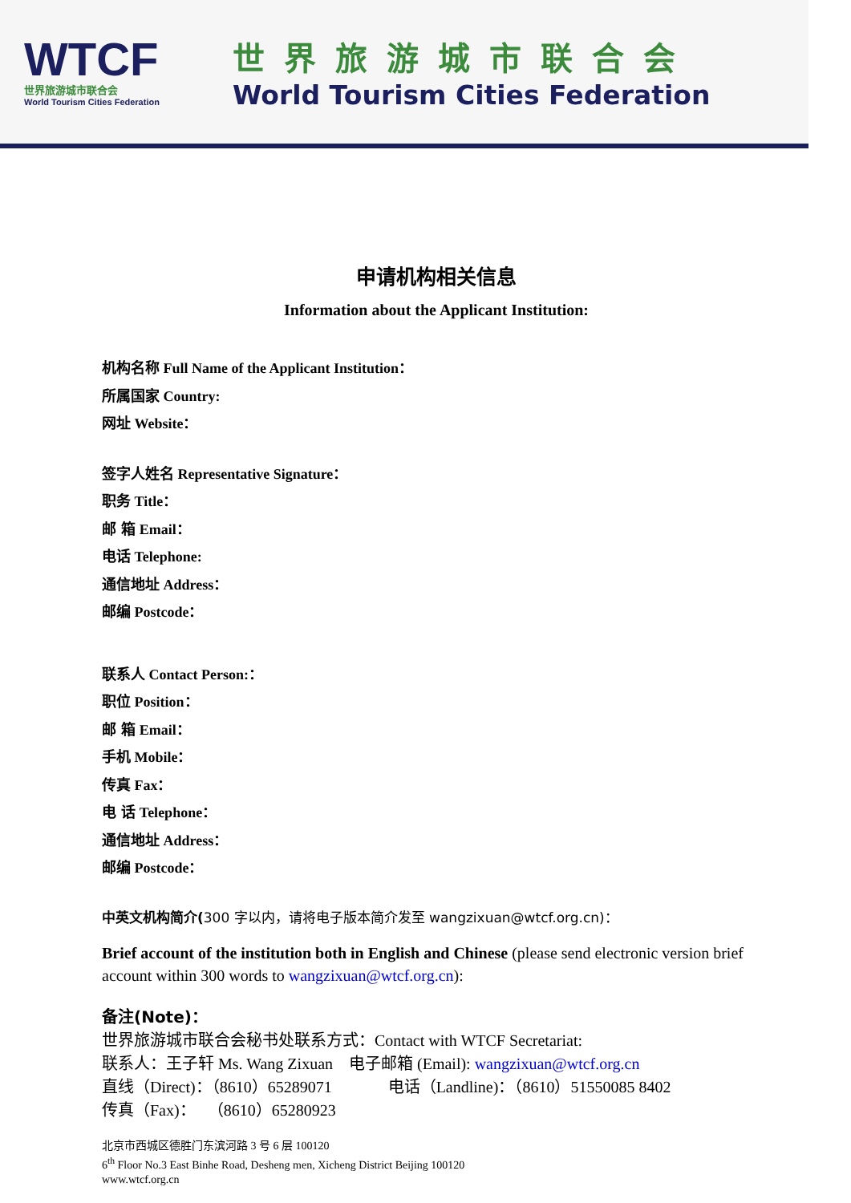WTCF
世界旅游城市联合会
World Tourism Cities Federation
世界旅游城市联合会
World Tourism Cities Federation
申请机构相关信息
Information about the Applicant Institution:
机构名称 Full Name of the Applicant Institution：
所属国家 Country:
网址 Website：
签字人姓名 Representative Signature：
职务 Title：
邮 箱 Email：
电话 Telephone:
通信地址 Address：
邮编 Postcode：
联系人 Contact Person:：
职位 Position：
邮 箱 Email：
手机 Mobile：
传真 Fax：
电 话 Telephone：
通信地址 Address：
邮编 Postcode：
中英文机构简介(300 字以内，请将电子版本简介发至 wangzixuan@wtcf.org.cn)：
Brief account of the institution both in English and Chinese (please send electronic version brief account within 300 words to wangzixuan@wtcf.org.cn):
备注(Note)：
世界旅游城市联合会秘书处联系方式：Contact with WTCF Secretariat:
联系人：王子轩 Ms. Wang Zixuan 电子邮箱 (Email): wangzixuan@wtcf.org.cn
直线（Direct)：（8610）65289071 电话（Landline)：（8610）51550085 8402
传真（Fax)： （8610）65280923
北京市西城区德胜门东滨河路 3 号 6 层 100120
6<sup>th</sup> Floor No.3 East Binhe Road, Desheng men, Xicheng District Beijing 100120
www.wtcf.org.cn